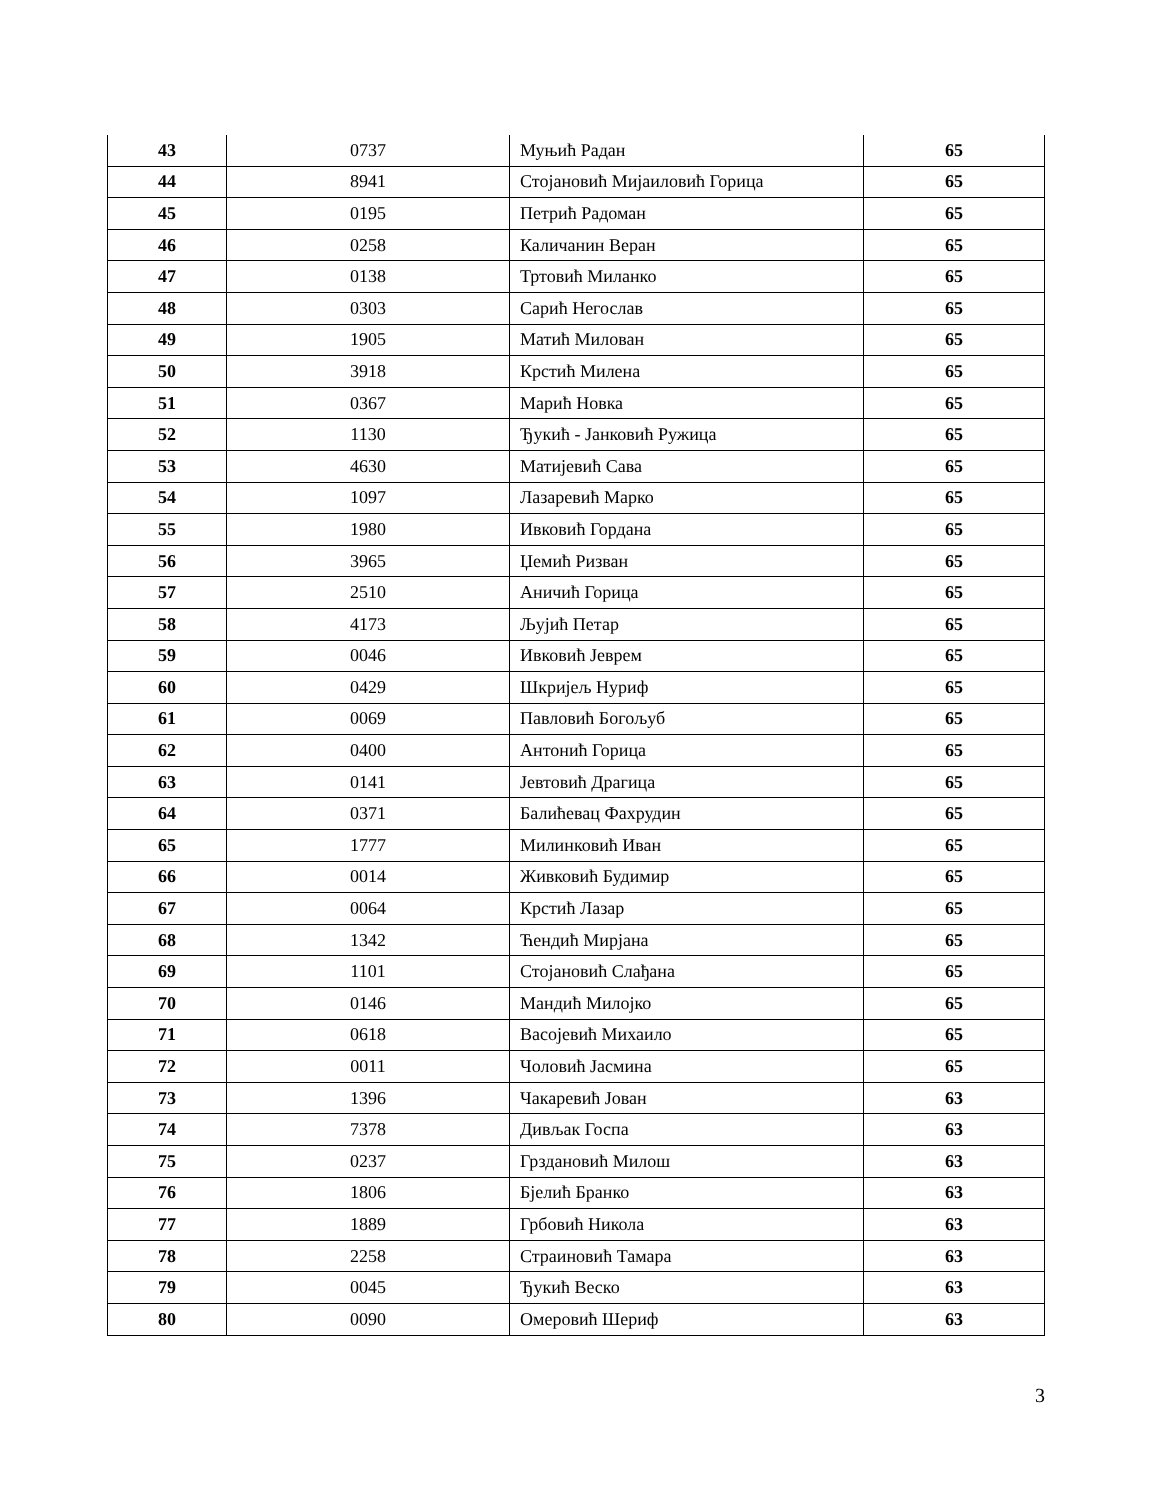| 43 | 0737 | Муњић Радан | 65 |
| 44 | 8941 | Стојановић Мијаиловић Горица | 65 |
| 45 | 0195 | Петрић Радоман | 65 |
| 46 | 0258 | Каличанин Веран | 65 |
| 47 | 0138 | Тртовић Миланко | 65 |
| 48 | 0303 | Сарић Негослав | 65 |
| 49 | 1905 | Матић Милован | 65 |
| 50 | 3918 | Крстић Милена | 65 |
| 51 | 0367 | Марић Новка | 65 |
| 52 | 1130 | Ђукић - Јанковић Ружица | 65 |
| 53 | 4630 | Матијевић Сава | 65 |
| 54 | 1097 | Лазаревић Марко | 65 |
| 55 | 1980 | Ивковић Гордана | 65 |
| 56 | 3965 | Џемић Ризван | 65 |
| 57 | 2510 | Аничић Горица | 65 |
| 58 | 4173 | Љујић Петар | 65 |
| 59 | 0046 | Ивковић Јеврем | 65 |
| 60 | 0429 | Шкријељ Нуриф | 65 |
| 61 | 0069 | Павловић Богољуб | 65 |
| 62 | 0400 | Антонић Горица | 65 |
| 63 | 0141 | Јевтовић Драгица | 65 |
| 64 | 0371 | Балићевац Фахрудин | 65 |
| 65 | 1777 | Милинковић Иван | 65 |
| 66 | 0014 | Живковић Будимир | 65 |
| 67 | 0064 | Крстић Лазар | 65 |
| 68 | 1342 | Ћендић Мирјана | 65 |
| 69 | 1101 | Стојановић Слађана | 65 |
| 70 | 0146 | Мандић Милојко | 65 |
| 71 | 0618 | Васојевић Михаило | 65 |
| 72 | 0011 | Чоловић Јасмина | 65 |
| 73 | 1396 | Чакаревић Јован | 63 |
| 74 | 7378 | Дивљак Госпа | 63 |
| 75 | 0237 | Грздановић Милош | 63 |
| 76 | 1806 | Бјелић Бранко | 63 |
| 77 | 1889 | Грбовић Никола | 63 |
| 78 | 2258 | Страиновић Тамара | 63 |
| 79 | 0045 | Ђукић Веско | 63 |
| 80 | 0090 | Омеровић Шериф | 63 |
3